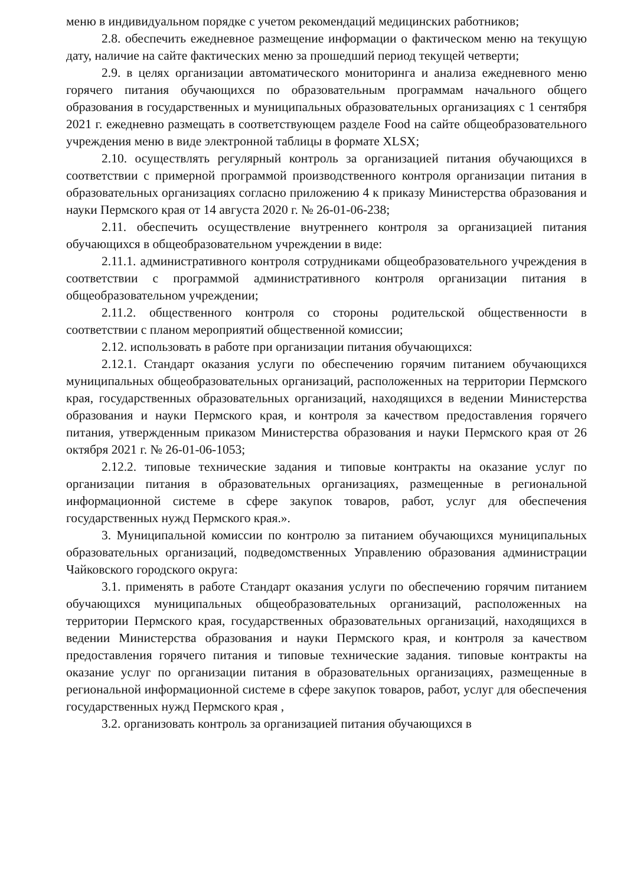меню в индивидуальном порядке с учетом рекомендаций медицинских работников;
2.8. обеспечить ежедневное размещение информации о фактическом меню на текущую дату, наличие на сайте фактических меню за прошедший период текущей четверти;
2.9. в целях организации автоматического мониторинга и анализа ежедневного меню горячего питания обучающихся по образовательным программам начального общего образования в государственных и муниципальных образовательных организациях с 1 сентября 2021 г. ежедневно размещать в соответствующем разделе Food на сайте общеобразовательного учреждения меню в виде электронной таблицы в формате XLSX;
2.10. осуществлять регулярный контроль за организацией питания обучающихся в соответствии с примерной программой производственного контроля организации питания в образовательных организациях согласно приложению 4 к приказу Министерства образования и науки Пермского края от 14 августа 2020 г. № 26-01-06-238;
2.11. обеспечить осуществление внутреннего контроля за организацией питания обучающихся в общеобразовательном учреждении в виде:
2.11.1. административного контроля сотрудниками общеобразовательного учреждения в соответствии с программой административного контроля организации питания в общеобразовательном учреждении;
2.11.2. общественного контроля со стороны родительской общественности в соответствии с планом мероприятий общественной комиссии;
2.12. использовать в работе при организации питания обучающихся:
2.12.1. Стандарт оказания услуги по обеспечению горячим питанием обучающихся муниципальных общеобразовательных организаций, расположенных на территории Пермского края, государственных образовательных организаций, находящихся в ведении Министерства образования и науки Пермского края, и контроля за качеством предоставления горячего питания, утвержденным приказом Министерства образования и науки Пермского края от 26 октября 2021 г. № 26-01-06-1053;
2.12.2. типовые технические задания и типовые контракты на оказание услуг по организации питания в образовательных организациях, размещенные в региональной информационной системе в сфере закупок товаров, работ, услуг для обеспечения государственных нужд Пермского края.».
3. Муниципальной комиссии по контролю за питанием обучающихся муниципальных образовательных организаций, подведомственных Управлению образования администрации Чайковского городского округа:
3.1. применять в работе Стандарт оказания услуги по обеспечению горячим питанием обучающихся муниципальных общеобразовательных организаций, расположенных на территории Пермского края, государственных образовательных организаций, находящихся в ведении Министерства образования и науки Пермского края, и контроля за качеством предоставления горячего питания и типовые технические задания. типовые контракты на оказание услуг по организации питания в образовательных организациях, размещенные в региональной информационной системе в сфере закупок товаров, работ, услуг для обеспечения государственных нужд Пермского края ,
3.2. организовать контроль за организацией питания обучающихся в